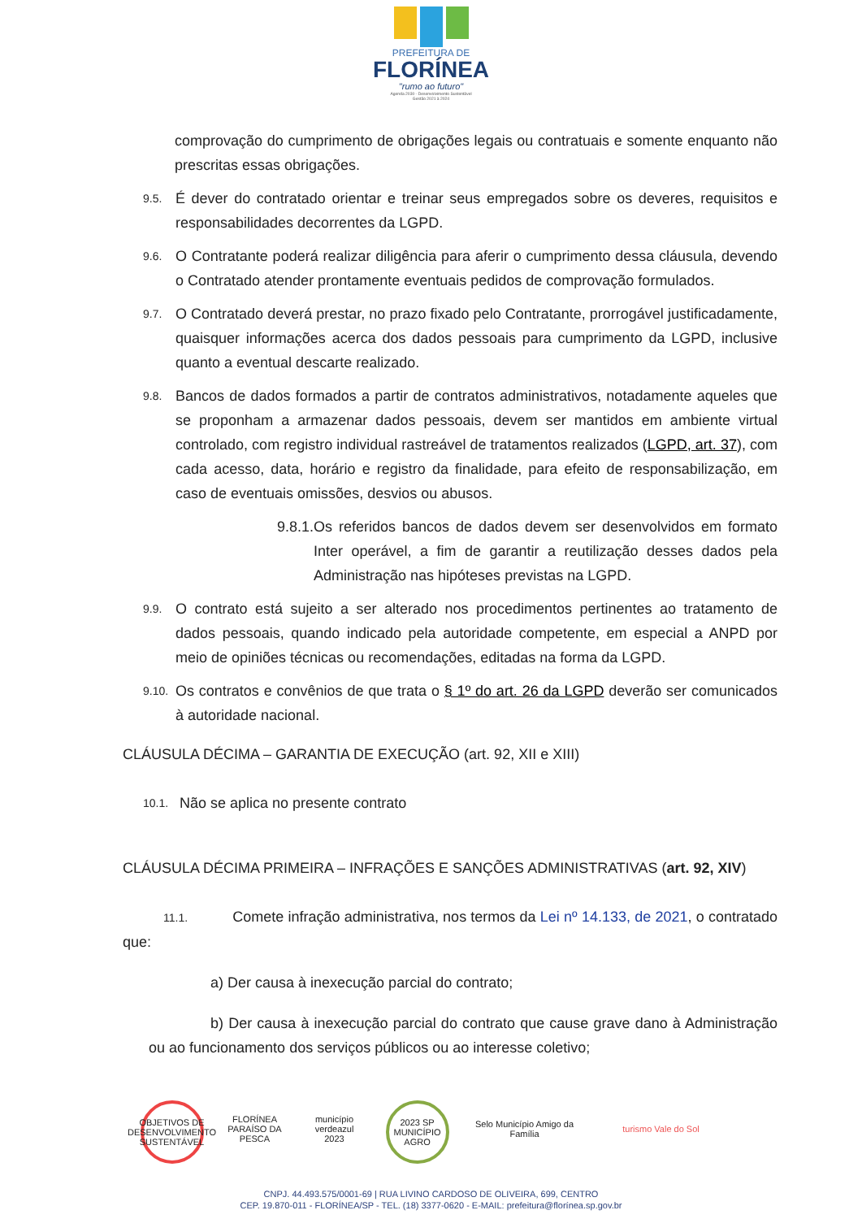PREFEITURA DE
FLORÍNEA
"rumo ao futuro"
Agenda 2030 - Desenvolvimento Sustentável
Gestão 2021 à 2024
comprovação do cumprimento de obrigações legais ou contratuais e somente enquanto não prescritas essas obrigações.
9.5.
É dever do contratado orientar e treinar seus empregados sobre os deveres, requisitos e responsabilidades decorrentes da LGPD.
9.6.
O Contratante poderá realizar diligência para aferir o cumprimento dessa cláusula, devendo o Contratado atender prontamente eventuais pedidos de comprovação formulados.
9.7.
O Contratado deverá prestar, no prazo fixado pelo Contratante, prorrogável justificadamente, quaisquer informações acerca dos dados pessoais para cumprimento da LGPD, inclusive quanto a eventual descarte realizado.
9.8.
Bancos de dados formados a partir de contratos administrativos, notadamente aqueles que se proponham a armazenar dados pessoais, devem ser mantidos em ambiente virtual controlado, com registro individual rastreável de tratamentos realizados (LGPD, art. 37), com cada acesso, data, horário e registro da finalidade, para efeito de responsabilização, em caso de eventuais omissões, desvios ou abusos.
9.8.1.
Os referidos bancos de dados devem ser desenvolvidos em formato Inter operável, a fim de garantir a reutilização desses dados pela Administração nas hipóteses previstas na LGPD.
9.9.
O contrato está sujeito a ser alterado nos procedimentos pertinentes ao tratamento de dados pessoais, quando indicado pela autoridade competente, em especial a ANPD por meio de opiniões técnicas ou recomendações, editadas na forma da LGPD.
9.10.
Os contratos e convênios de que trata o § 1º do art. 26 da LGPD deverão ser comunicados à autoridade nacional.
CLÁUSULA DÉCIMA – GARANTIA DE EXECUÇÃO (art. 92, XII e XIII)
10.1.
Não se aplica no presente contrato
CLÁUSULA DÉCIMA PRIMEIRA – INFRAÇÕES E SANÇÕES ADMINISTRATIVAS (art. 92, XIV)
11.1. Comete infração administrativa, nos termos da Lei nº 14.133, de 2021, o contratado que:
a) Der causa à inexecução parcial do contrato;
b) Der causa à inexecução parcial do contrato que cause grave dano à Administração ou ao funcionamento dos serviços públicos ou ao interesse coletivo;
OBJETIVOS DE DESENVOLVIMENTO SUSTENTÁVEL
FLORÍNEA PARAÍSO DA PESCA
município verdeazul 2023
2023 SP MUNICÍPIO AGRO
Selo Município Amigo da Família
turismo Vale do Sol
CNPJ. 44.493.575/0001-69 | RUA LIVINO CARDOSO DE OLIVEIRA, 699, CENTRO
CEP. 19.870-011 - FLORÍNEA/SP - TEL. (18) 3377-0620 - E-MAIL: prefeitura@florínea.sp.gov.br